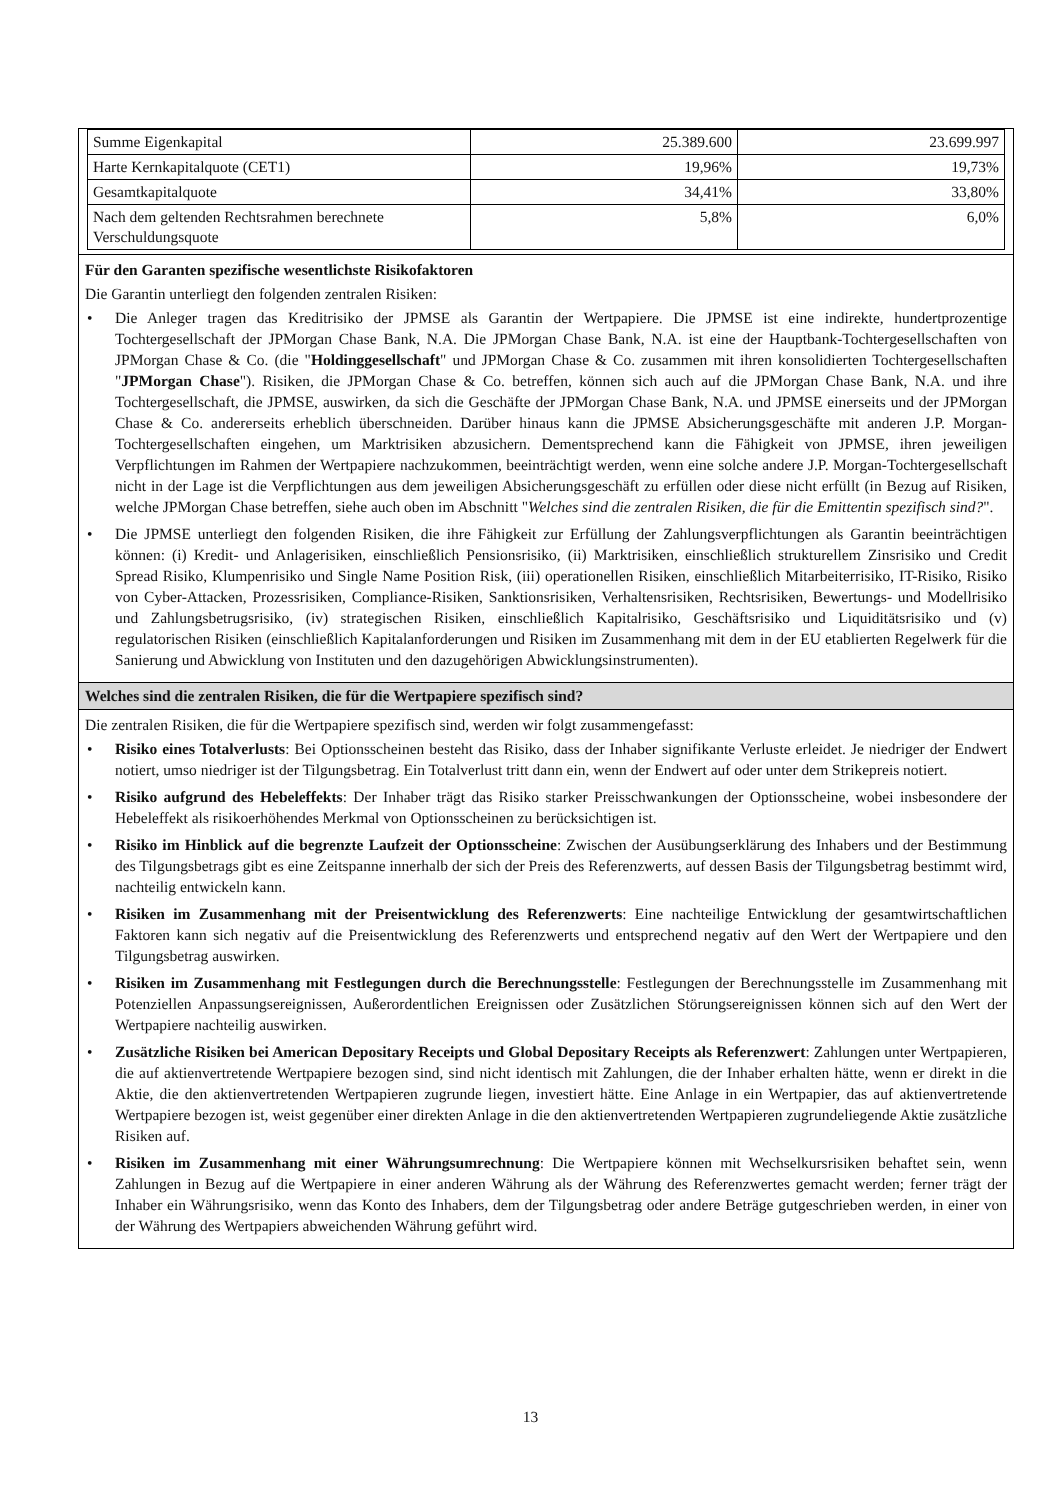| Summe Eigenkapital | 25.389.600 | 23.699.997 |
| Harte Kernkapitalquote (CET1) | 19,96% | 19,73% |
| Gesamtkapitalquote | 34,41% | 33,80% |
| Nach dem geltenden Rechtsrahmen berechnete Verschuldungsquote | 5,8% | 6,0% |
Für den Garanten spezifische wesentlichste Risikofaktoren
Die Garantin unterliegt den folgenden zentralen Risiken:
• Die Anleger tragen das Kreditrisiko der JPMSE als Garantin der Wertpapiere. Die JPMSE ist eine indirekte, hundertprozentige Tochtergesellschaft der JPMorgan Chase Bank, N.A. Die JPMorgan Chase Bank, N.A. ist eine der Hauptbank-Tochtergesellschaften von JPMorgan Chase & Co. (die "Holdinggesellschaft" und JPMorgan Chase & Co. zusammen mit ihren konsolidierten Tochtergesellschaften "JPMorgan Chase"). Risiken, die JPMorgan Chase & Co. betreffen, können sich auch auf die JPMorgan Chase Bank, N.A. und ihre Tochtergesellschaft, die JPMSE, auswirken, da sich die Geschäfte der JPMorgan Chase Bank, N.A. und JPMSE einerseits und der JPMorgan Chase & Co. andererseits erheblich überschneiden. Darüber hinaus kann die JPMSE Absicherungsgeschäfte mit anderen J.P. Morgan-Tochtergesellschaften eingehen, um Marktrisiken abzusichern. Dementsprechend kann die Fähigkeit von JPMSE, ihren jeweiligen Verpflichtungen im Rahmen der Wertpapiere nachzukommen, beeinträchtigt werden, wenn eine solche andere J.P. Morgan-Tochtergesellschaft nicht in der Lage ist die Verpflichtungen aus dem jeweiligen Absicherungsgeschäft zu erfüllen oder diese nicht erfüllt (in Bezug auf Risiken, welche JPMorgan Chase betreffen, siehe auch oben im Abschnitt "Welches sind die zentralen Risiken, die für die Emittentin spezifisch sind?".
• Die JPMSE unterliegt den folgenden Risiken, die ihre Fähigkeit zur Erfüllung der Zahlungsverpflichtungen als Garantin beeinträchtigen können: (i) Kredit- und Anlagerisiken, einschließlich Pensionsrisiko, (ii) Marktrisiken, einschließlich strukturellem Zinsrisiko und Credit Spread Risiko, Klumpenrisiko und Single Name Position Risk, (iii) operationellen Risiken, einschließlich Mitarbeiterrisiko, IT-Risiko, Risiko von Cyber-Attacken, Prozessrisiken, Compliance-Risiken, Sanktionsrisiken, Verhaltensrisiken, Rechtsrisiken, Bewertungs- und Modellrisiko und Zahlungsbetrugsrisiko, (iv) strategischen Risiken, einschließlich Kapitalrisiko, Geschäftsrisiko und Liquiditätsrisiko und (v) regulatorischen Risiken (einschließlich Kapitalanforderungen und Risiken im Zusammenhang mit dem in der EU etablierten Regelwerk für die Sanierung und Abwicklung von Instituten und den dazugehörigen Abwicklungsinstrumenten).
Welches sind die zentralen Risiken, die für die Wertpapiere spezifisch sind?
Die zentralen Risiken, die für die Wertpapiere spezifisch sind, werden wir folgt zusammengefasst:
• Risiko eines Totalverlusts: Bei Optionsscheinen besteht das Risiko, dass der Inhaber signifikante Verluste erleidet. Je niedriger der Endwert notiert, umso niedriger ist der Tilgungsbetrag. Ein Totalverlust tritt dann ein, wenn der Endwert auf oder unter dem Strikepreis notiert.
• Risiko aufgrund des Hebeleffekts: Der Inhaber trägt das Risiko starker Preisschwankungen der Optionsscheine, wobei insbesondere der Hebeleffekt als risikoerhöhendes Merkmal von Optionsscheinen zu berücksichtigen ist.
• Risiko im Hinblick auf die begrenzte Laufzeit der Optionsscheine: Zwischen der Ausübungserklärung des Inhabers und der Bestimmung des Tilgungsbetrags gibt es eine Zeitspanne innerhalb der sich der Preis des Referenzwerts, auf dessen Basis der Tilgungsbetrag bestimmt wird, nachteilig entwickeln kann.
• Risiken im Zusammenhang mit der Preisentwicklung des Referenzwerts: Eine nachteilige Entwicklung der gesamtwirtschaftlichen Faktoren kann sich negativ auf die Preisentwicklung des Referenzwerts und entsprechend negativ auf den Wert der Wertpapiere und den Tilgungsbetrag auswirken.
• Risiken im Zusammenhang mit Festlegungen durch die Berechnungsstelle: Festlegungen der Berechnungsstelle im Zusammenhang mit Potenziellen Anpassungsereignissen, Außerordentlichen Ereignissen oder Zusätzlichen Störungsereignissen können sich auf den Wert der Wertpapiere nachteilig auswirken.
• Zusätzliche Risiken bei American Depositary Receipts und Global Depositary Receipts als Referenzwert: Zahlungen unter Wertpapieren, die auf aktienvertretende Wertpapiere bezogen sind, sind nicht identisch mit Zahlungen, die der Inhaber erhalten hätte, wenn er direkt in die Aktie, die den aktienvertretenden Wertpapieren zugrunde liegen, investiert hätte. Eine Anlage in ein Wertpapier, das auf aktienvertretende Wertpapiere bezogen ist, weist gegenüber einer direkten Anlage in die den aktienvertretenden Wertpapieren zugrundeliegende Aktie zusätzliche Risiken auf.
• Risiken im Zusammenhang mit einer Währungsumrechnung: Die Wertpapiere können mit Wechselkursrisiken behaftet sein, wenn Zahlungen in Bezug auf die Wertpapiere in einer anderen Währung als der Währung des Referenzwertes gemacht werden; ferner trägt der Inhaber ein Währungsrisiko, wenn das Konto des Inhabers, dem der Tilgungsbetrag oder andere Beträge gutgeschrieben werden, in einer von der Währung des Wertpapiers abweichenden Währung geführt wird.
13